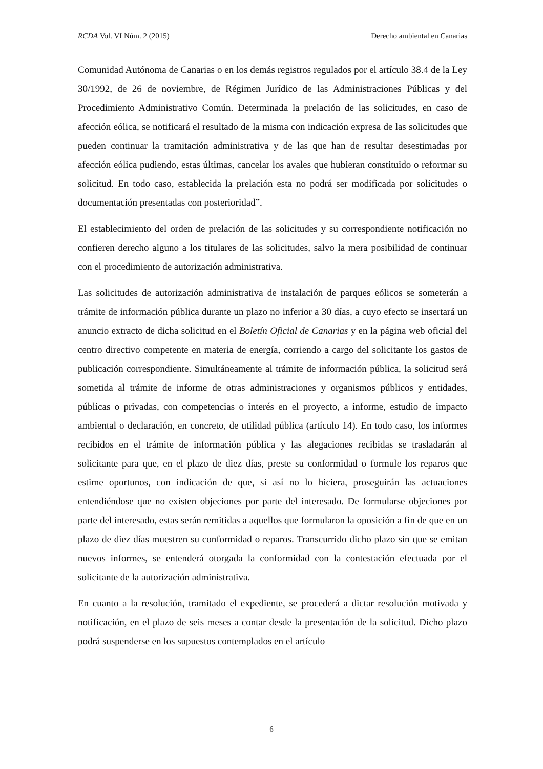RCDA Vol. VI Núm. 2 (2015) Derecho ambiental en Canarias
Comunidad Autónoma de Canarias o en los demás registros regulados por el artículo 38.4 de la Ley 30/1992, de 26 de noviembre, de Régimen Jurídico de las Administraciones Públicas y del Procedimiento Administrativo Común. Determinada la prelación de las solicitudes, en caso de afección eólica, se notificará el resultado de la misma con indicación expresa de las solicitudes que pueden continuar la tramitación administrativa y de las que han de resultar desestimadas por afección eólica pudiendo, estas últimas, cancelar los avales que hubieran constituido o reformar su solicitud. En todo caso, establecida la prelación esta no podrá ser modificada por solicitudes o documentación presentadas con posterioridad”.
El establecimiento del orden de prelación de las solicitudes y su correspondiente notificación no confieren derecho alguno a los titulares de las solicitudes, salvo la mera posibilidad de continuar con el procedimiento de autorización administrativa.
Las solicitudes de autorización administrativa de instalación de parques eólicos se someterán a trámite de información pública durante un plazo no inferior a 30 días, a cuyo efecto se insertará un anuncio extracto de dicha solicitud en el Boletín Oficial de Canarias y en la página web oficial del centro directivo competente en materia de energía, corriendo a cargo del solicitante los gastos de publicación correspondiente. Simultáneamente al trámite de información pública, la solicitud será sometida al trámite de informe de otras administraciones y organismos públicos y entidades, públicas o privadas, con competencias o interés en el proyecto, a informe, estudio de impacto ambiental o declaración, en concreto, de utilidad pública (artículo 14). En todo caso, los informes recibidos en el trámite de información pública y las alegaciones recibidas se trasladarán al solicitante para que, en el plazo de diez días, preste su conformidad o formule los reparos que estime oportunos, con indicación de que, si así no lo hiciera, proseguirán las actuaciones entendiéndose que no existen objeciones por parte del interesado. De formularse objeciones por parte del interesado, estas serán remitidas a aquellos que formularon la oposición a fin de que en un plazo de diez días muestren su conformidad o reparos. Transcurrido dicho plazo sin que se emitan nuevos informes, se entenderá otorgada la conformidad con la contestación efectuada por el solicitante de la autorización administrativa.
En cuanto a la resolución, tramitado el expediente, se procederá a dictar resolución motivada y notificación, en el plazo de seis meses a contar desde la presentación de la solicitud. Dicho plazo podrá suspenderse en los supuestos contemplados en el artículo
6